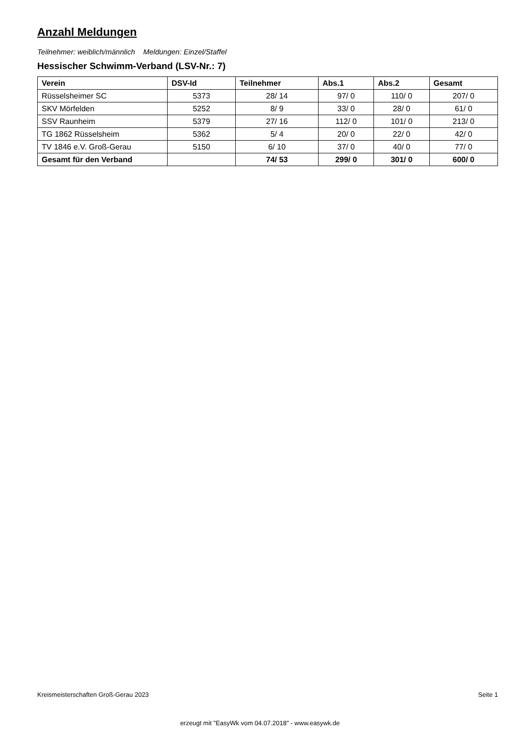Anzahl Meldungen
Teilnehmer: weiblich/männlich Meldungen: Einzel/Staffel
Hessischer Schwimm-Verband (LSV-Nr.: 7)
| Verein | DSV-Id | Teilnehmer | Abs.1 | Abs.2 | Gesamt |
| --- | --- | --- | --- | --- | --- |
| Rüsselsheimer SC | 5373 | 28/ 14 | 97/ 0 | 110/ 0 | 207/ 0 |
| SKV Mörfelden | 5252 | 8/ 9 | 33/ 0 | 28/ 0 | 61/ 0 |
| SSV Raunheim | 5379 | 27/ 16 | 112/ 0 | 101/ 0 | 213/ 0 |
| TG 1862 Rüsselsheim | 5362 | 5/ 4 | 20/ 0 | 22/ 0 | 42/ 0 |
| TV 1846 e.V. Groß-Gerau | 5150 | 6/ 10 | 37/ 0 | 40/ 0 | 77/ 0 |
| Gesamt für den Verband | | 74/ 53 | 299/ 0 | 301/ 0 | 600/ 0 |
Kreismeisterschaften Groß-Gerau 2023 Seite 1
erzeugt mit "EasyWk vom 04.07.2018" - www.easywk.de